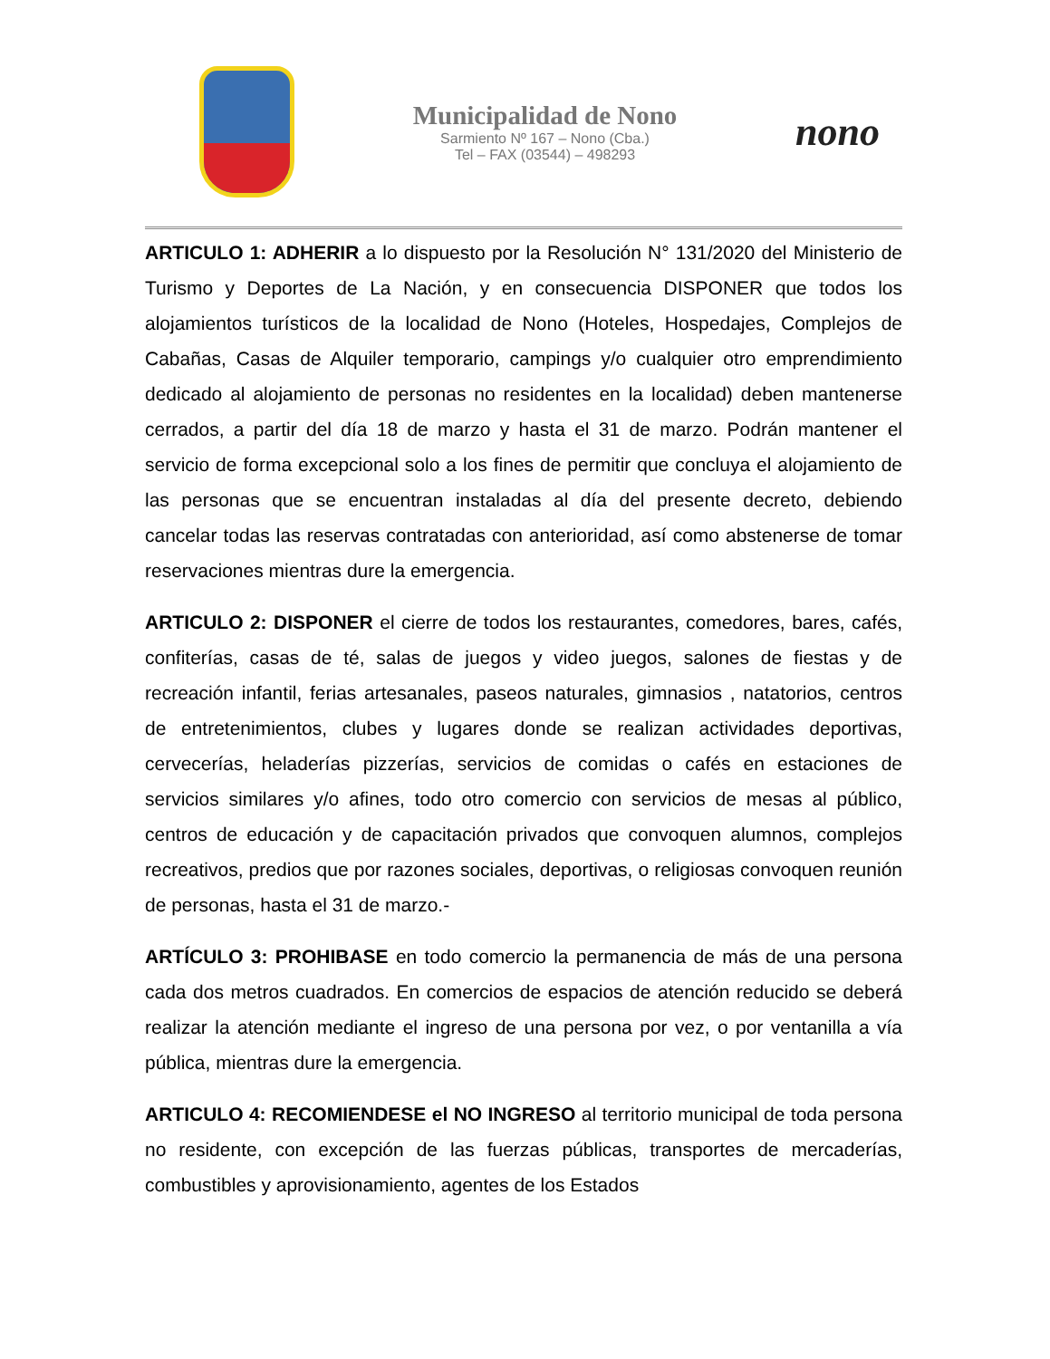Municipalidad de Nono
Sarmiento Nº 167 – Nono (Cba.)
Tel – FAX (03544) – 498293
nono
ARTICULO 1: ADHERIR a lo dispuesto por la Resolución N° 131/2020 del Ministerio de Turismo y Deportes de La Nación, y en consecuencia DISPONER que todos los alojamientos turísticos de la localidad de Nono (Hoteles, Hospedajes, Complejos de Cabañas, Casas de Alquiler temporario, campings y/o cualquier otro emprendimiento dedicado al alojamiento de personas no residentes en la localidad) deben mantenerse cerrados, a partir del día 18 de marzo y hasta el 31 de marzo. Podrán mantener el servicio de forma excepcional solo a los fines de permitir que concluya el alojamiento de las personas que se encuentran instaladas al día del presente decreto, debiendo cancelar todas las reservas contratadas con anterioridad, así como abstenerse de tomar reservaciones mientras dure la emergencia.
ARTICULO 2: DISPONER el cierre de todos los restaurantes, comedores, bares, cafés, confiterías, casas de té, salas de juegos y video juegos, salones de fiestas y de recreación infantil, ferias artesanales, paseos naturales, gimnasios , natatorios, centros de entretenimientos, clubes y lugares donde se realizan actividades deportivas, cervecerías, heladerías pizzerías, servicios de comidas o cafés en estaciones de servicios similares y/o afines, todo otro comercio con servicios de mesas al público, centros de educación y de capacitación privados que convoquen alumnos, complejos recreativos, predios que por razones sociales, deportivas, o religiosas convoquen reunión de personas, hasta el 31 de marzo.-
ARTÍCULO 3: PROHIBASE en todo comercio la permanencia de más de una persona cada dos metros cuadrados. En comercios de espacios de atención reducido se deberá realizar la atención mediante el ingreso de una persona por vez, o por ventanilla a vía pública, mientras dure la emergencia.
ARTICULO 4: RECOMIENDESE el NO INGRESO al territorio municipal de toda persona no residente, con excepción de las fuerzas públicas, transportes de mercaderías, combustibles y aprovisionamiento, agentes de los Estados